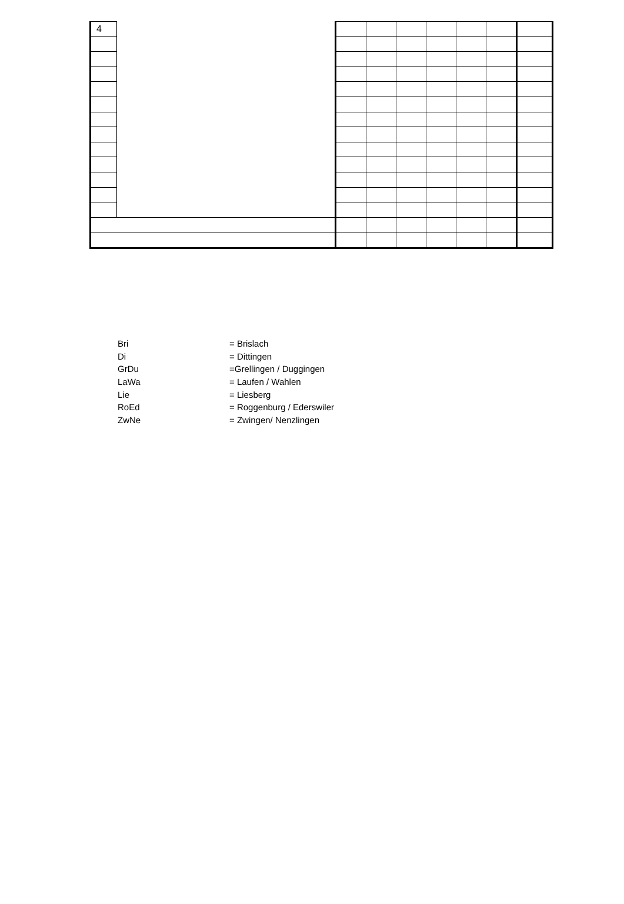| 4 | | | | | | | | |
Bri = Brislach
Di = Dittingen
GrDu =Grellingen / Duggingen
LaWa = Laufen / Wahlen
Lie = Liesberg
RoEd = Roggenburg / Ederswiler
ZwNe = Zwingen/ Nenzlingen